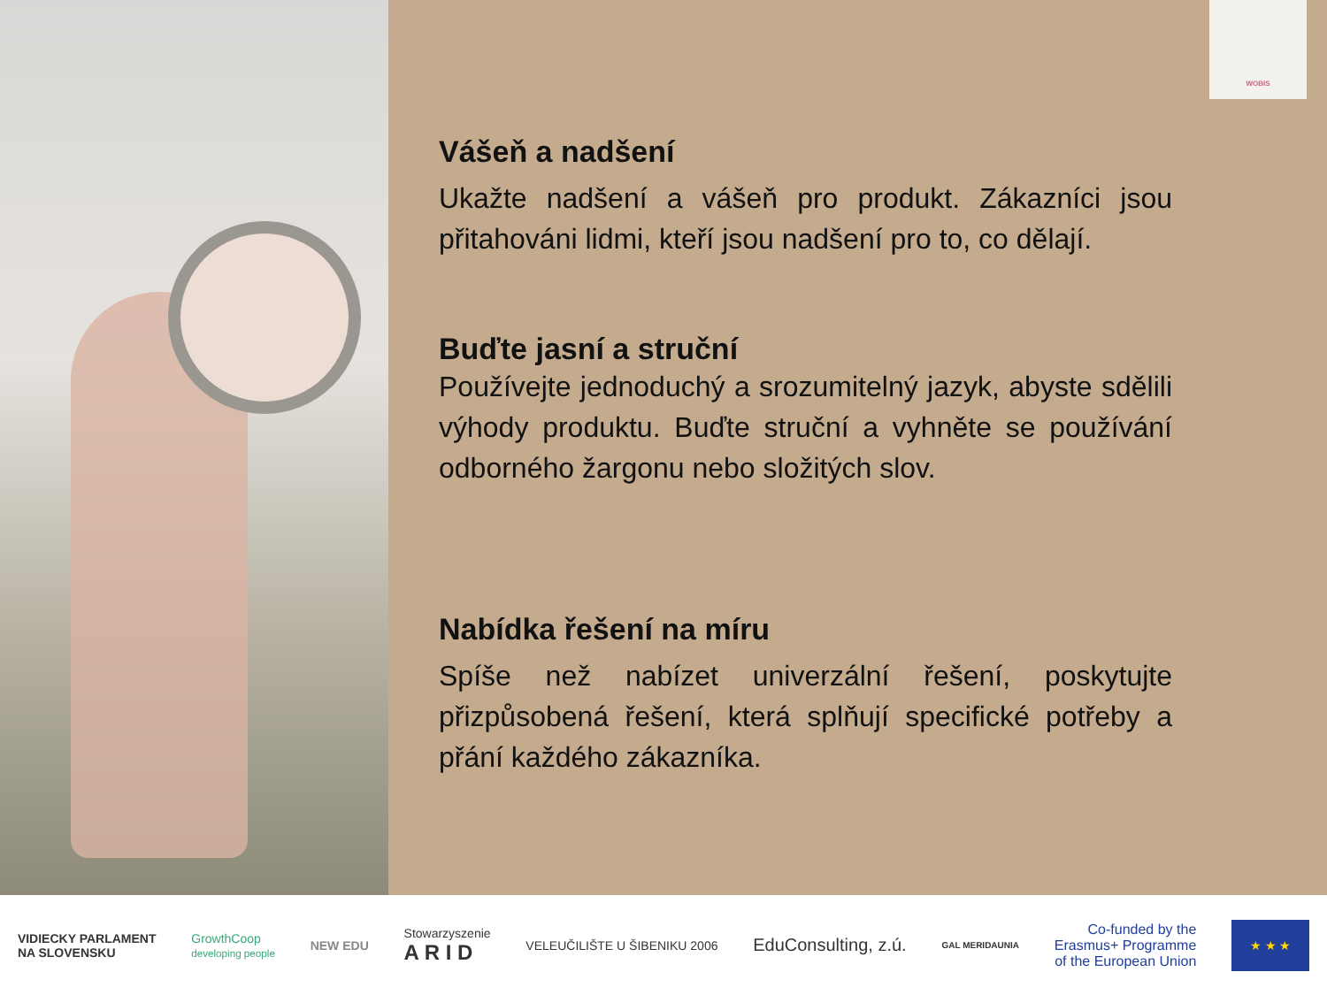WOBIS
Vášeň a nadšení
Ukažte nadšení a vášeň pro produkt. Zákazníci jsou přitahováni lidmi, kteří jsou nadšení pro to, co dělají.
Buďte jasní a struční
Používejte jednoduchý a srozumitelný jazyk, abyste sdělili výhody produktu. Buďte struční a vyhněte se používání odborného žargonu nebo složitých slov.
Nabídka řešení na míru
Spíše než nabízet univerzální řešení, poskytujte přizpůsobená řešení, která splňují specifické potřeby a přání každého zákazníka.
VIDIECKY PARLAMENT
NA SLOVENSKU
GrowthCoop
developing people
NEW EDU
Stowarzyszenie
A R I D
VELEUČILIŠTE U ŠIBENIKU 2006
EduConsulting, z.ú.
GAL MERIDAUNIA
Co-funded by the
Erasmus+ Programme
of the European Union
★ ★ ★